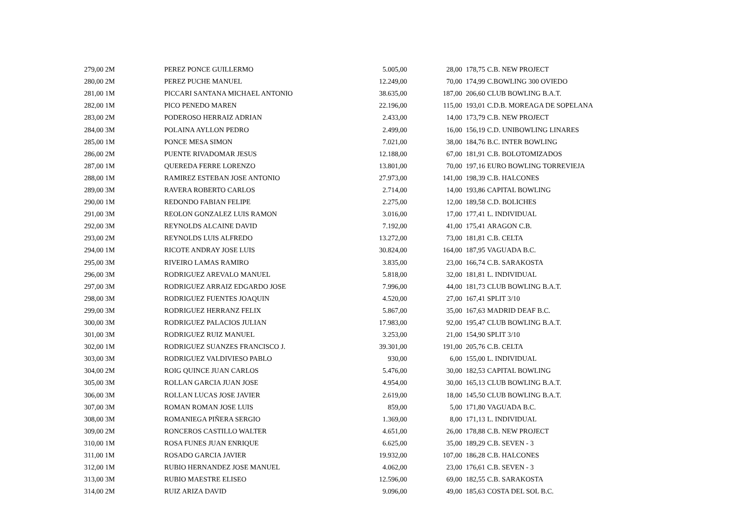| 279,00 2M | PEREZ PONCE GUILLERMO | 5.005,00 | 28,00 | 178,75 C.B. NEW PROJECT |
| 280,00 2M | PEREZ PUCHE MANUEL | 12.249,00 | 70,00 | 174,99 C.BOWLING 300 OVIEDO |
| 281,00 1M | PICCARI SANTANA MICHAEL ANTONIO | 38.635,00 | 187,00 | 206,60 CLUB BOWLING B.A.T. |
| 282,00 1M | PICO PENEDO MAREN | 22.196,00 | 115,00 | 193,01 C.D.B. MOREAGA DE SOPELANA |
| 283,00 2M | PODEROSO HERRAIZ ADRIAN | 2.433,00 | 14,00 | 173,79 C.B. NEW PROJECT |
| 284,00 3M | POLAINA AYLLON PEDRO | 2.499,00 | 16,00 | 156,19 C.D. UNIBOWLING LINARES |
| 285,00 1M | PONCE MESA SIMON | 7.021,00 | 38,00 | 184,76 B.C. INTER BOWLING |
| 286,00 2M | PUENTE RIVADOMAR JESUS | 12.188,00 | 67,00 | 181,91 C.B. BOLOTOMIZADOS |
| 287,00 1M | QUEREDA FERRE LORENZO | 13.801,00 | 70,00 | 197,16 EURO BOWLING TORREVIEJA |
| 288,00 1M | RAMIREZ ESTEBAN JOSE ANTONIO | 27.973,00 | 141,00 | 198,39 C.B. HALCONES |
| 289,00 3M | RAVERA ROBERTO CARLOS | 2.714,00 | 14,00 | 193,86 CAPITAL BOWLING |
| 290,00 1M | REDONDO FABIAN FELIPE | 2.275,00 | 12,00 | 189,58 C.D. BOLICHES |
| 291,00 3M | REOLON GONZALEZ LUIS RAMON | 3.016,00 | 17,00 | 177,41 L. INDIVIDUAL |
| 292,00 3M | REYNOLDS ALCAINE DAVID | 7.192,00 | 41,00 | 175,41 ARAGON C.B. |
| 293,00 2M | REYNOLDS LUIS ALFREDO | 13.272,00 | 73,00 | 181,81 C.B. CELTA |
| 294,00 1M | RICOTE ANDRAY JOSE LUIS | 30.824,00 | 164,00 | 187,95 VAGUADA B.C. |
| 295,00 3M | RIVEIRO LAMAS RAMIRO | 3.835,00 | 23,00 | 166,74 C.B. SARAKOSTA |
| 296,00 3M | RODRIGUEZ AREVALO MANUEL | 5.818,00 | 32,00 | 181,81 L. INDIVIDUAL |
| 297,00 3M | RODRIGUEZ ARRAIZ EDGARDO JOSE | 7.996,00 | 44,00 | 181,73 CLUB BOWLING B.A.T. |
| 298,00 3M | RODRIGUEZ FUENTES JOAQUIN | 4.520,00 | 27,00 | 167,41 SPLIT 3/10 |
| 299,00 3M | RODRIGUEZ HERRANZ FELIX | 5.867,00 | 35,00 | 167,63 MADRID DEAF B.C. |
| 300,00 3M | RODRIGUEZ PALACIOS JULIAN | 17.983,00 | 92,00 | 195,47 CLUB BOWLING B.A.T. |
| 301,00 3M | RODRIGUEZ RUIZ MANUEL | 3.253,00 | 21,00 | 154,90 SPLIT 3/10 |
| 302,00 1M | RODRIGUEZ SUANZES FRANCISCO J. | 39.301,00 | 191,00 | 205,76 C.B. CELTA |
| 303,00 3M | RODRIGUEZ VALDIVIESO PABLO | 930,00 | 6,00 | 155,00 L. INDIVIDUAL |
| 304,00 2M | ROIG QUINCE JUAN CARLOS | 5.476,00 | 30,00 | 182,53 CAPITAL BOWLING |
| 305,00 3M | ROLLAN GARCIA JUAN JOSE | 4.954,00 | 30,00 | 165,13 CLUB BOWLING B.A.T. |
| 306,00 3M | ROLLAN LUCAS JOSE JAVIER | 2.619,00 | 18,00 | 145,50 CLUB BOWLING B.A.T. |
| 307,00 3M | ROMAN ROMAN JOSE LUIS | 859,00 | 5,00 | 171,80 VAGUADA B.C. |
| 308,00 3M | ROMANIEGA PIÑERA SERGIO | 1.369,00 | 8,00 | 171,13 L. INDIVIDUAL |
| 309,00 2M | RONCEROS CASTILLO WALTER | 4.651,00 | 26,00 | 178,88 C.B. NEW PROJECT |
| 310,00 1M | ROSA FUNES JUAN ENRIQUE | 6.625,00 | 35,00 | 189,29 C.B. SEVEN - 3 |
| 311,00 1M | ROSADO GARCIA JAVIER | 19.932,00 | 107,00 | 186,28 C.B. HALCONES |
| 312,00 1M | RUBIO HERNANDEZ JOSE MANUEL | 4.062,00 | 23,00 | 176,61 C.B. SEVEN - 3 |
| 313,00 3M | RUBIO MAESTRE ELISEO | 12.596,00 | 69,00 | 182,55 C.B. SARAKOSTA |
| 314,00 2M | RUIZ ARIZA DAVID | 9.096,00 | 49,00 | 185,63 COSTA DEL SOL B.C. |